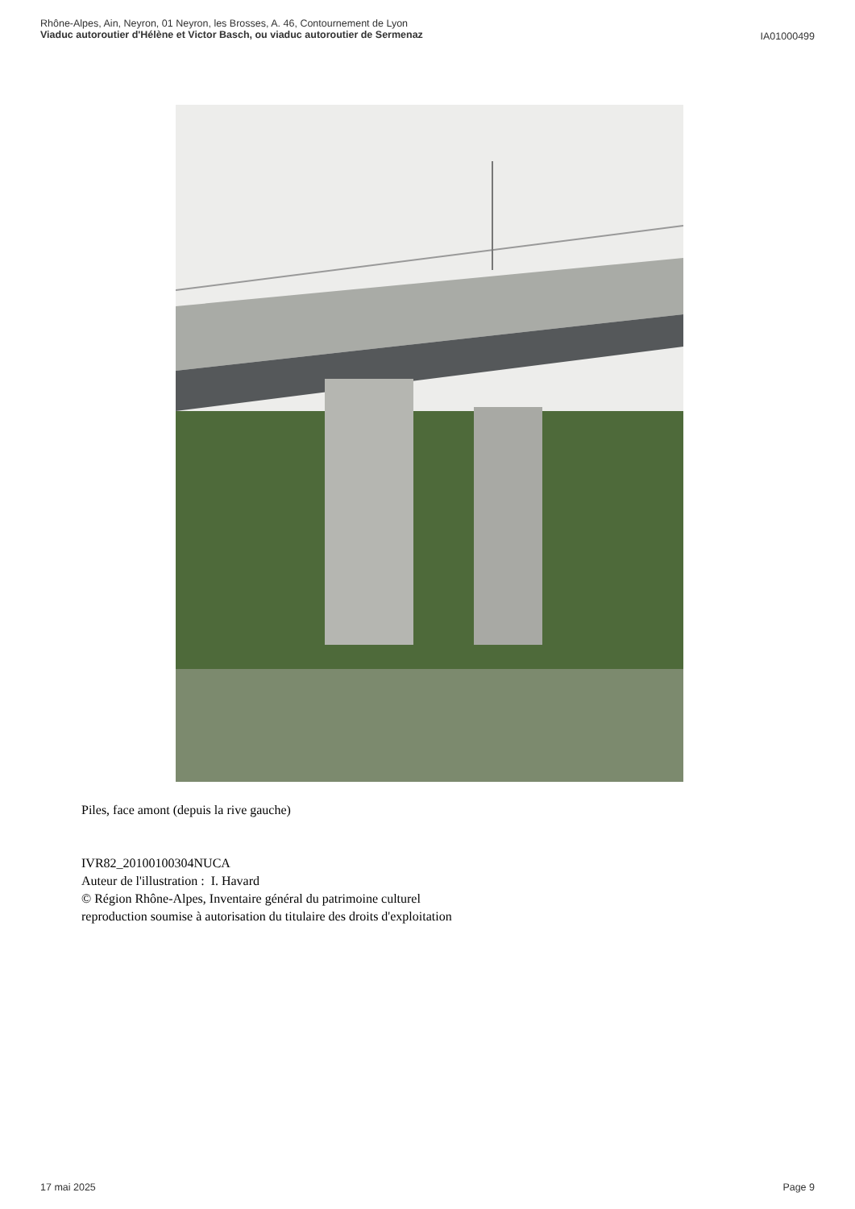Rhône-Alpes, Ain, Neyron, 01 Neyron, les Brosses, A. 46, Contournement de Lyon
Viaduc autoroutier d'Hélène et Victor Basch, ou viaduc autoroutier de Sermenaz
IA01000499
Piles, face amont (depuis la rive gauche)
IVR82_20100100304NUCA
Auteur de l'illustration : I. Havard
© Région Rhône-Alpes, Inventaire général du patrimoine culturel
reproduction soumise à autorisation du titulaire des droits d'exploitation
17 mai 2025
Page 9